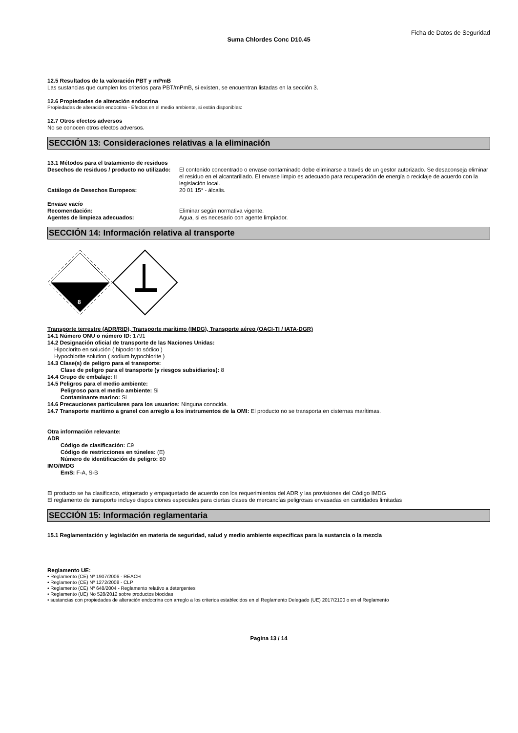Ficha de Datos de Seguridad
Suma Chlordes Conc D10.45
12.5 Resultados de la valoración PBT y mPmB
Las sustancias que cumplen los criterios para PBT/mPmB, si existen, se encuentran listadas en la sección 3.
12.6 Propiedades de alteración endocrina
Propiedades de alteración endocrina - Efectos en el medio ambiente, si están disponibles:
12.7 Otros efectos adversos
No se conocen otros efectos adversos.
SECCIÓN 13: Consideraciones relativas a la eliminación
13.1 Métodos para el tratamiento de residuos
Desechos de residuos / producto no utilizado:
El contenido concentrado o envase contaminado debe eliminarse a través de un gestor autorizado. Se desaconseja eliminar el residuo en el alcantarillado. El envase limpio es adecuado para recuperación de energía o reciclaje de acuerdo con la legislación local.
Catálogo de Desechos Europeos: 20 01 15* - álcalis.
Envase vacío
Recomendación: Eliminar según normativa vigente.
Agentes de limpieza adecuados: Agua, si es necesario con agente limpiador.
SECCIÓN 14: Información relativa al transporte
8
Transporte terrestre (ADR/RID), Transporte marítimo (IMDG), Transporte aéreo (OACI-TI / IATA-DGR)
14.1 Número ONU o número ID: 1791
14.2 Designación oficial de transporte de las Naciones Unidas:
Hipoclorito en solución ( hipoclorito sódico )
Hypochlorite solution ( sodium hypochlorite )
14.3 Clase(s) de peligro para el transporte:
Clase de peligro para el transporte (y riesgos subsidiarios): 8
14.4 Grupo de embalaje: II
14.5 Peligros para el medio ambiente:
Peligroso para el medio ambiente: Si
Contaminante marino: Si
14.6 Precauciones particulares para los usuarios: Ninguna conocida.
14.7 Transporte marítimo a granel con arreglo a los instrumentos de la OMI: El producto no se transporta en cisternas marítimas.
Otra información relevante:
ADR
Código de clasificación: C9
Código de restricciones en túneles: (E)
Número de identificación de peligro: 80
IMO/IMDG
EmS: F-A, S-B
El producto se ha clasificado, etiquetado y empaquetado de acuerdo con los requerimientos del ADR y las provisiones del Código IMDG
El reglamento de transporte incluye disposiciones especiales para ciertas clases de mercancías peligrosas envasadas en cantidades limitadas
SECCIÓN 15: Información reglamentaria
15.1 Reglamentación y legislación en materia de seguridad, salud y medio ambiente específicas para la sustancia o la mezcla
Reglamento UE:
• Reglamento (CE) Nº 1907/2006 - REACH
• Reglamento (CE) Nº 1272/2008 - CLP
• Reglamento (CE) Nº 648/2004 - Reglamento relativo a detergentes
• Reglamento (UE) No 528/2012 sobre productos biocidas
• sustancias con propiedades de alteración endocrina con arreglo a los criterios establecidos en el Reglamento Delegado (UE) 2017/2100 o en el Reglamento
Pagina 13 / 14